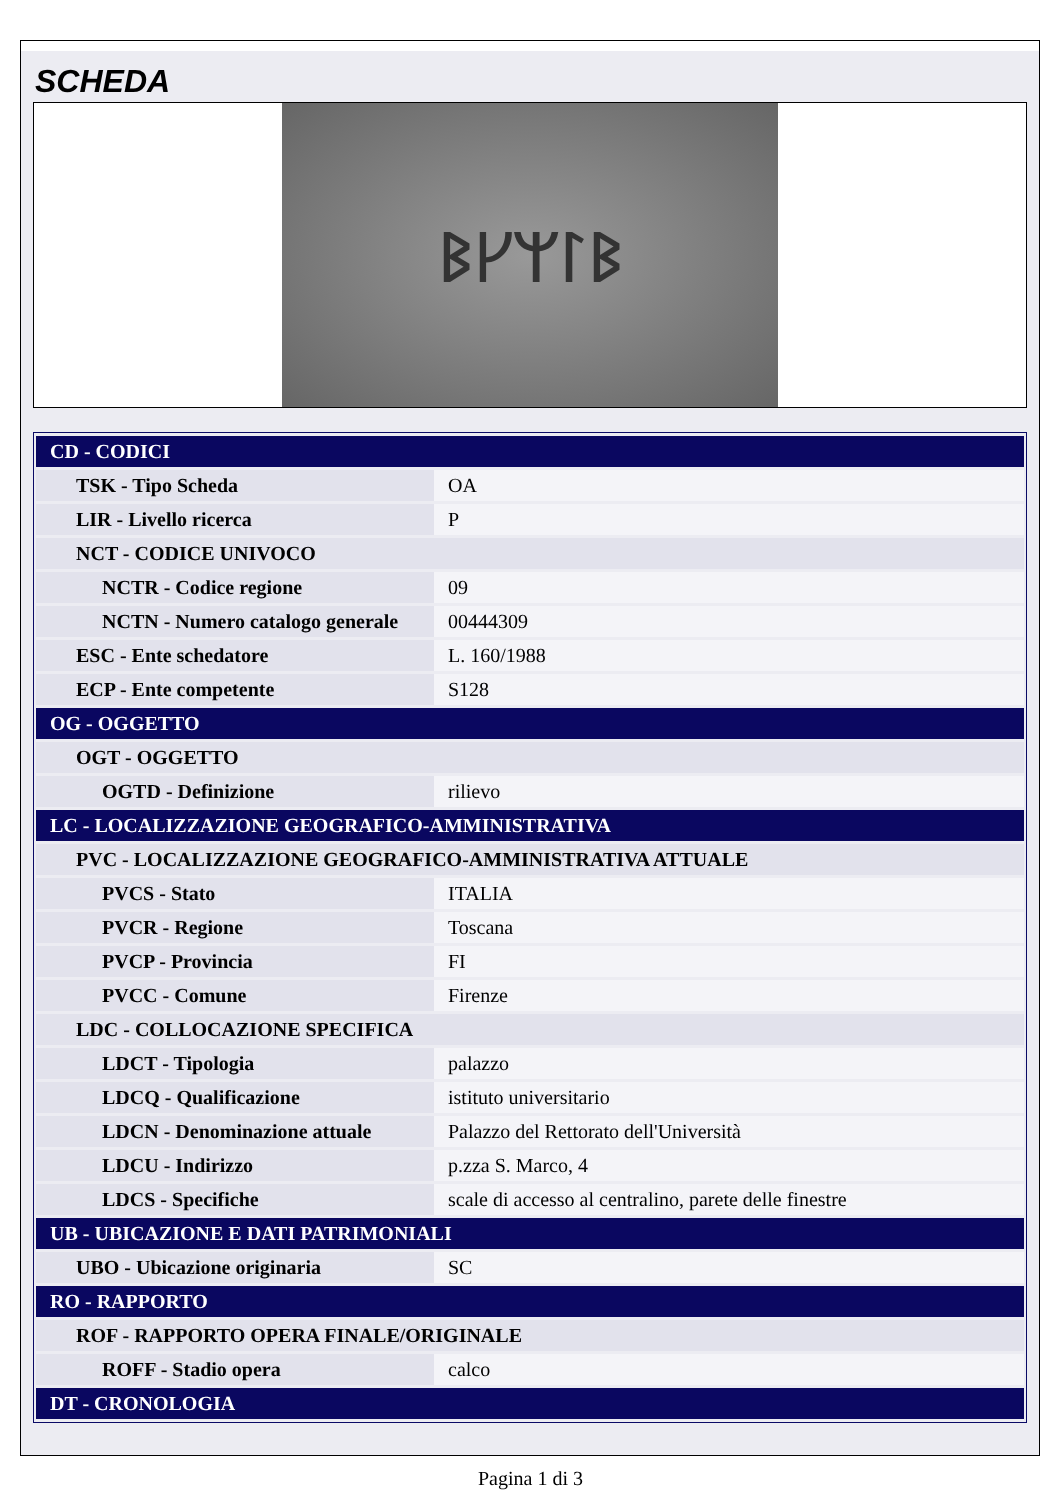SCHEDA
ᛒᚴᛘᛚᛒ
| CD - CODICI | |
| TSK - Tipo Scheda | OA |
| LIR - Livello ricerca | P |
| NCT - CODICE UNIVOCO | |
| NCTR - Codice regione | 09 |
| NCTN - Numero catalogo generale | 00444309 |
| ESC - Ente schedatore | L. 160/1988 |
| ECP - Ente competente | S128 |
| OG - OGGETTO | |
| OGT - OGGETTO | |
| OGTD - Definizione | rilievo |
| LC - LOCALIZZAZIONE GEOGRAFICO-AMMINISTRATIVA | |
| PVC - LOCALIZZAZIONE GEOGRAFICO-AMMINISTRATIVA ATTUALE | |
| PVCS - Stato | ITALIA |
| PVCR - Regione | Toscana |
| PVCP - Provincia | FI |
| PVCC - Comune | Firenze |
| LDC - COLLOCAZIONE SPECIFICA | |
| LDCT - Tipologia | palazzo |
| LDCQ - Qualificazione | istituto universitario |
| LDCN - Denominazione attuale | Palazzo del Rettorato dell'Università |
| LDCU - Indirizzo | p.zza S. Marco, 4 |
| LDCS - Specifiche | scale di accesso al centralino, parete delle finestre |
| UB - UBICAZIONE E DATI PATRIMONIALI | |
| UBO - Ubicazione originaria | SC |
| RO - RAPPORTO | |
| ROF - RAPPORTO OPERA FINALE/ORIGINALE | |
| ROFF - Stadio opera | calco |
| DT - CRONOLOGIA | |
Pagina 1 di 3